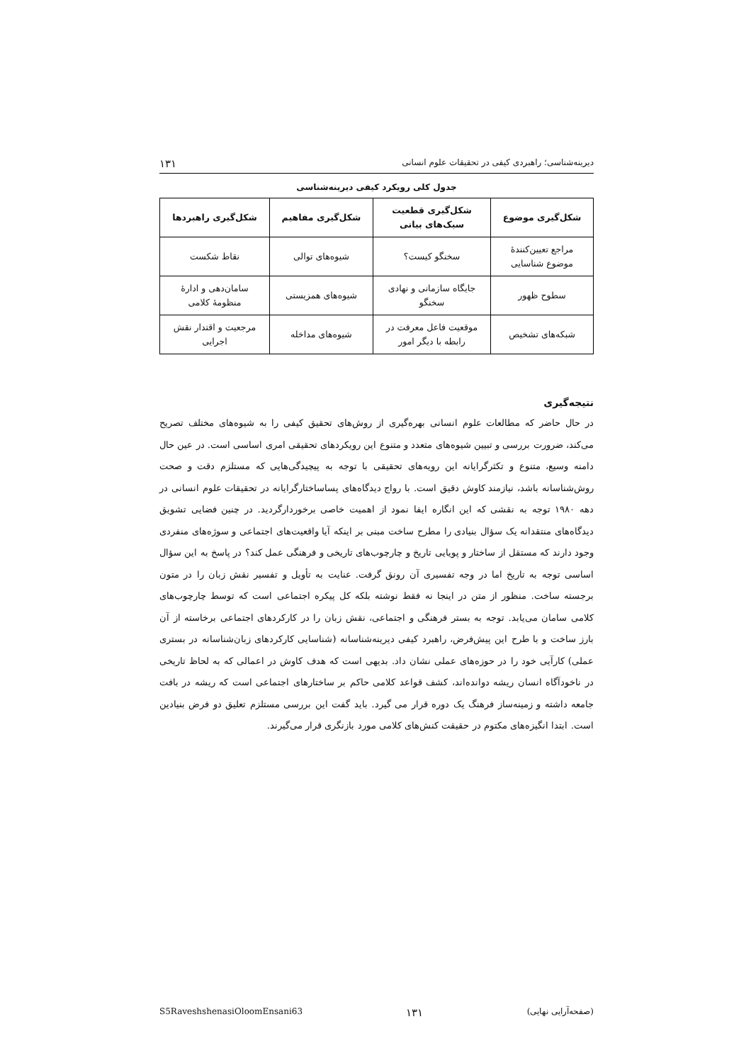دیرینه‌شناسی؛ راهبردی کیفی در تحقیقات علوم انسانی ۱۳۱
جدول کلی رویکرد کیفی دیرینه‌شناسی
| شکل‌گیری موضوع | شکل‌گیری قطعیت سبک‌های بیانی | شکل‌گیری مفاهیم | شکل‌گیری راهبردها |
| --- | --- | --- | --- |
| مراجع تعیین‌کنندهٔ موضوع شناسایی | سخنگو کیست؟ | شیوه‌های توالی | نقاط شکست |
| سطوح ظهور | جایگاه سازمانی و نهادی سخنگو | شیوه‌های همزیستی | سامان‌دهی و ادارهٔ منظومهٔ کلامی |
| شبکه‌های تشخیص | موقعیت فاعل معرفت در رابطه با دیگر امور | شیوه‌های مداخله | مرجعیت و اقتدار نقش اجرایی |
نتیجه‌گیری
در حال حاضر که مطالعات علوم انسانی بهره‌گیری از روش‌های تحقیق کیفی را به شیوه‌های مختلف تصریح می‌کند، ضرورت بررسی و تبیین شیوه‌های متعدد و متنوع این رویکردهای تحقیقی امری اساسی است. در عین حال دامنه وسیع، متنوع و تکثرگرایانه این رویه‌های تحقیقی با توجه به پیچیدگی‌هایی که مستلزم دقت و صحت روش‌شناسانه باشد، نیازمند کاوش دقیق است. با رواج دیدگاه‌های پساساختارگرایانه در تحقیقات علوم انسانی در دهه ۱۹۸۰ توجه به نقشی که این انگاره ایفا نمود از اهمیت خاصی برخوردارگردید. در چنین فضایی تشویق دیدگاه‌های منتقدانه یک سؤال بنیادی را مطرح ساخت مبنی بر اینکه آیا واقعیت‌های اجتماعی و سوژه‌های منفردی وجود دارند که مستقل از ساختار و پویایی تاریخ و چارچوب‌های تاریخی و فرهنگی عمل کند؟ در پاسخ به این سؤال اساسی توجه به تاریخ اما در وجه تفسیری آن رونق گرفت. عنایت به تأویل و تفسیر نقش زبان را در متون برجسته ساخت. منظور از متن در اینجا نه فقط نوشته بلکه کل پیکره اجتماعی است که توسط چارچوب‌های کلامی سامان می‌یابد. توجه به بستر فرهنگی و اجتماعی، نقش زبان را در کارکردهای اجتماعی برخاسته از آن بارز ساخت و با طرح این پیش‌فرض، راهبرد کیفی دیرینه‌شناسانه (شناسایی کارکردهای زبان‌شناسانه در بستری عملی) کارآیی خود را در حوزه‌های عملی نشان داد. بدیهی است که هدف کاوش در اعمالی که به لحاظ تاریخی در ناخودآگاه انسان ریشه دوانده‌اند، کشف قواعد کلامی حاکم بر ساختارهای اجتماعی است که ریشه در بافت جامعه داشته و زمینه‌ساز فرهنگ یک دوره قرار می گیرد. باید گفت این بررسی مستلزم تعلیق دو فرض بنیادین است. ابتدا انگیزه‌های مکتوم در حقیقت کنش‌های کلامی مورد بازنگری قرار می‌گیرند.
S5RaveshshenasiOloomEnsani63 ۱۳۱ (صفحه‌آرایی نهایی)